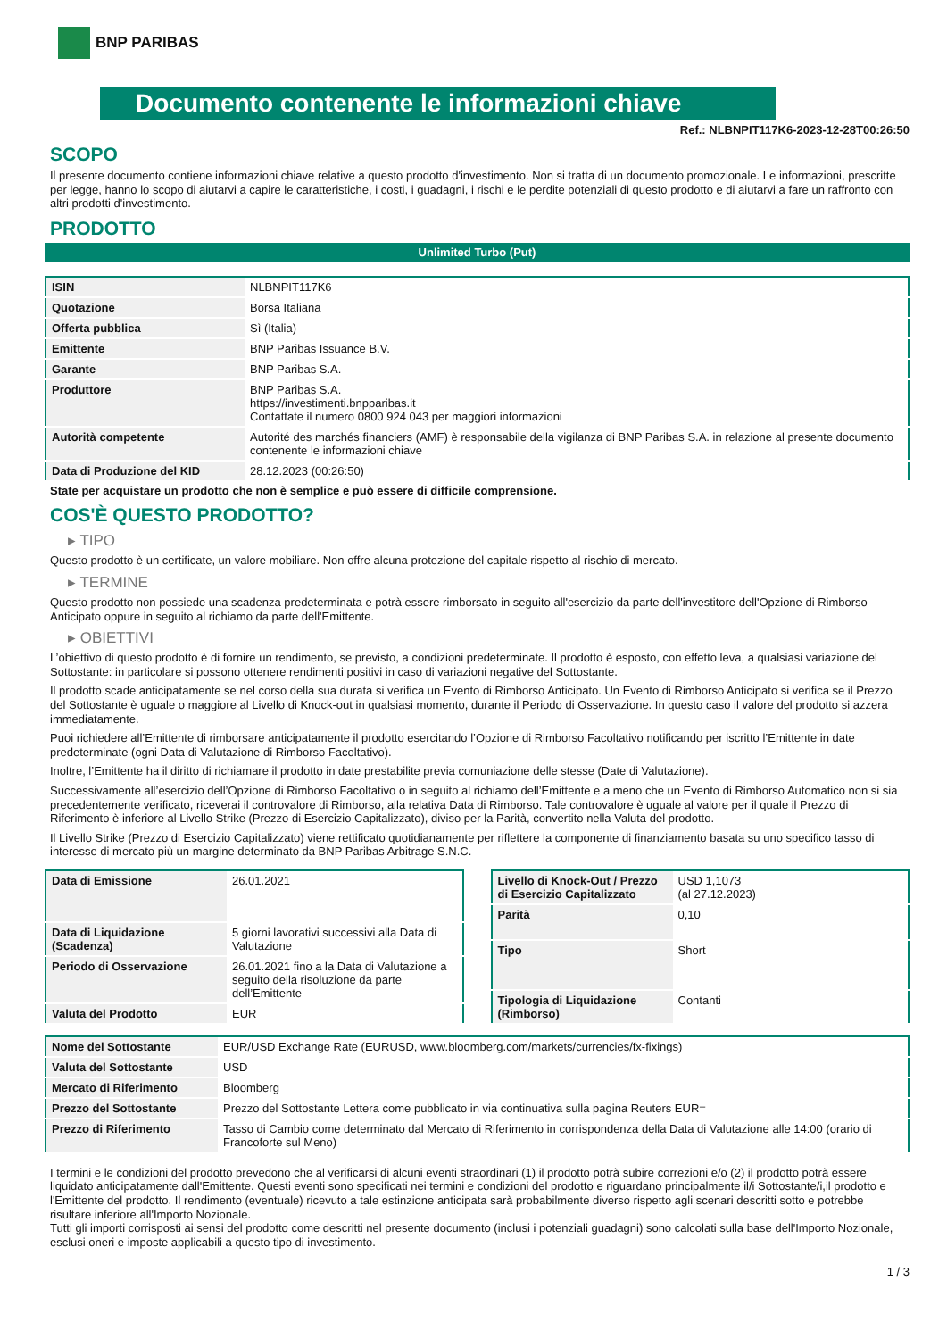BNP PARIBAS
Documento contenente le informazioni chiave
Ref.: NLBNPIT117K6-2023-12-28T00:26:50
SCOPO
Il presente documento contiene informazioni chiave relative a questo prodotto d'investimento. Non si tratta di un documento promozionale. Le informazioni, prescritte per legge, hanno lo scopo di aiutarvi a capire le caratteristiche, i costi, i guadagni, i rischi e le perdite potenziali di questo prodotto e di aiutarvi a fare un raffronto con altri prodotti d'investimento.
PRODOTTO
Unlimited Turbo (Put)
| ISIN | NLBNPIT117K6 |
| Quotazione | Borsa Italiana |
| Offerta pubblica | Sì (Italia) |
| Emittente | BNP Paribas Issuance B.V. |
| Garante | BNP Paribas S.A. |
| Produttore | BNP Paribas S.A. https://investimenti.bnpparibas.it Contattate il numero 0800 924 043 per maggiori informazioni |
| Autorità competente | Autorité des marchés financiers (AMF) è responsabile della vigilanza di BNP Paribas S.A. in relazione al presente documento contenente le informazioni chiave |
| Data di Produzione del KID | 28.12.2023 (00:26:50) |
State per acquistare un prodotto che non è semplice e può essere di difficile comprensione.
COS'È QUESTO PRODOTTO?
▸ TIPO
Questo prodotto è un certificate, un valore mobiliare. Non offre alcuna protezione del capitale rispetto al rischio di mercato.
▸ TERMINE
Questo prodotto non possiede una scadenza predeterminata e potrà essere rimborsato in seguito all'esercizio da parte dell'investitore dell'Opzione di Rimborso Anticipato oppure in seguito al richiamo da parte dell'Emittente.
▸ OBIETTIVI
L’obiettivo di questo prodotto è di fornire un rendimento, se previsto, a condizioni predeterminate. Il prodotto è esposto, con effetto leva, a qualsiasi variazione del Sottostante: in particolare si possono ottenere rendimenti positivi in caso di variazioni negative del Sottostante.
Il prodotto scade anticipatamente se nel corso della sua durata si verifica un Evento di Rimborso Anticipato. Un Evento di Rimborso Anticipato si verifica se il Prezzo del Sottostante è uguale o maggiore al Livello di Knock-out in qualsiasi momento, durante il Periodo di Osservazione. In questo caso il valore del prodotto si azzera immediatamente.
Puoi richiedere all’Emittente di rimborsare anticipatamente il prodotto esercitando l’Opzione di Rimborso Facoltativo notificando per iscritto l’Emittente in date predeterminate (ogni Data di Valutazione di Rimborso Facoltativo).
Inoltre, l’Emittente ha il diritto di richiamare il prodotto in date prestabilite previa comuniazione delle stesse (Date di Valutazione).
Successivamente all’esercizio dell’Opzione di Rimborso Facoltativo o in seguito al richiamo dell’Emittente e a meno che un Evento di Rimborso Automatico non si sia precedentemente verificato, riceverai il controvalore di Rimborso, alla relativa Data di Rimborso. Tale controvalore è uguale al valore per il quale il Prezzo di Riferimento è inferiore al Livello Strike (Prezzo di Esercizio Capitalizzato), diviso per la Parità, convertito nella Valuta del prodotto.
Il Livello Strike (Prezzo di Esercizio Capitalizzato) viene rettificato quotidianamente per riflettere la componente di finanziamento basata su uno specifico tasso di interesse di mercato più un margine determinato da BNP Paribas Arbitrage S.N.C.
| Data di Emissione | 26.01.2021 |
| Data di Liquidazione (Scadenza) | 5 giorni lavorativi successivi alla Data di Valutazione |
| Periodo di Osservazione | 26.01.2021 fino a la Data di Valutazione a seguito della risoluzione da parte dell’Emittente |
| Valuta del Prodotto | EUR |
| Livello di Knock-Out / Prezzo di Esercizio Capitalizzato | USD 1,1073 (al 27.12.2023) |
| Parità | 0,10 |
| Tipo | Short |
| Tipologia di Liquidazione (Rimborso) | Contanti |
| Nome del Sottostante | EUR/USD Exchange Rate (EURUSD, www.bloomberg.com/markets/currencies/fx-fixings) |
| Valuta del Sottostante | USD |
| Mercato di Riferimento | Bloomberg |
| Prezzo del Sottostante | Prezzo del Sottostante Lettera come pubblicato in via continuativa sulla pagina Reuters EUR= |
| Prezzo di Riferimento | Tasso di Cambio come determinato dal Mercato di Riferimento in corrispondenza della Data di Valutazione alle 14:00 (orario di Francoforte sul Meno) |
I termini e le condizioni del prodotto prevedono che al verificarsi di alcuni eventi straordinari (1) il prodotto potrà subire correzioni e/o (2) il prodotto potrà essere liquidato anticipatamente dall'Emittente. Questi eventi sono specificati nei termini e condizioni del prodotto e riguardano principalmente il/i Sottostante/i,il prodotto e l'Emittente del prodotto. Il rendimento (eventuale) ricevuto a tale estinzione anticipata sarà probabilmente diverso rispetto agli scenari descritti sotto e potrebbe risultare inferiore all'Importo Nozionale.
Tutti gli importi corrisposti ai sensi del prodotto come descritti nel presente documento (inclusi i potenziali guadagni) sono calcolati sulla base dell'Importo Nozionale, esclusi oneri e imposte applicabili a questo tipo di investimento.
1 / 3